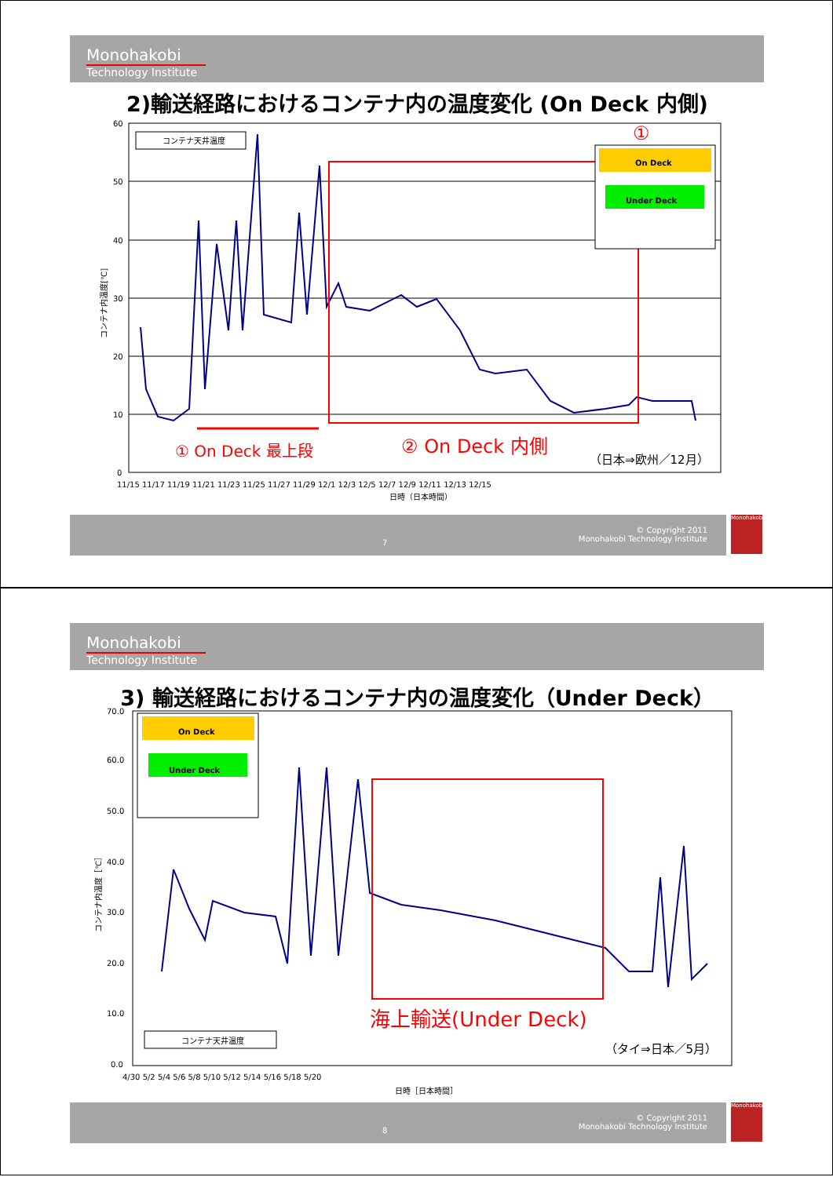Monohakobi
Technology Institute
2)輸送経路におけるコンテナ内の温度変化 (On Deck 内側)
60
50
40
30
20
10
0
11/15 11/17 11/19 11/21 11/23 11/25 11/27 11/29 12/1 12/3 12/5 12/7 12/9 12/11 12/13 12/15
日時（日本時間）
コンテナ内温度[℃]
コンテナ天井温度
On Deck
Under Deck
①
① On Deck 最上段 ② On Deck 内側
（日本⇒欧州／12月）
7
© Copyright 2011
Monohakobi Technology Institute
Monohakobi
Monohakobi
Technology Institute
3) 輸送経路におけるコンテナ内の温度変化（Under Deck）
70.0
60.0
50.0
40.0
30.0
20.0
10.0
0.0
4/30 5/2 5/4 5/6 5/8 5/10 5/12 5/14 5/16 5/18 5/20
日時［日本時間］
コンテナ内温度［℃］
On Deck
Under Deck
コンテナ天井温度
海上輸送(Under Deck)
（タイ⇒日本／5月）
8
© Copyright 2011
Monohakobi Technology Institute
Monohakobi